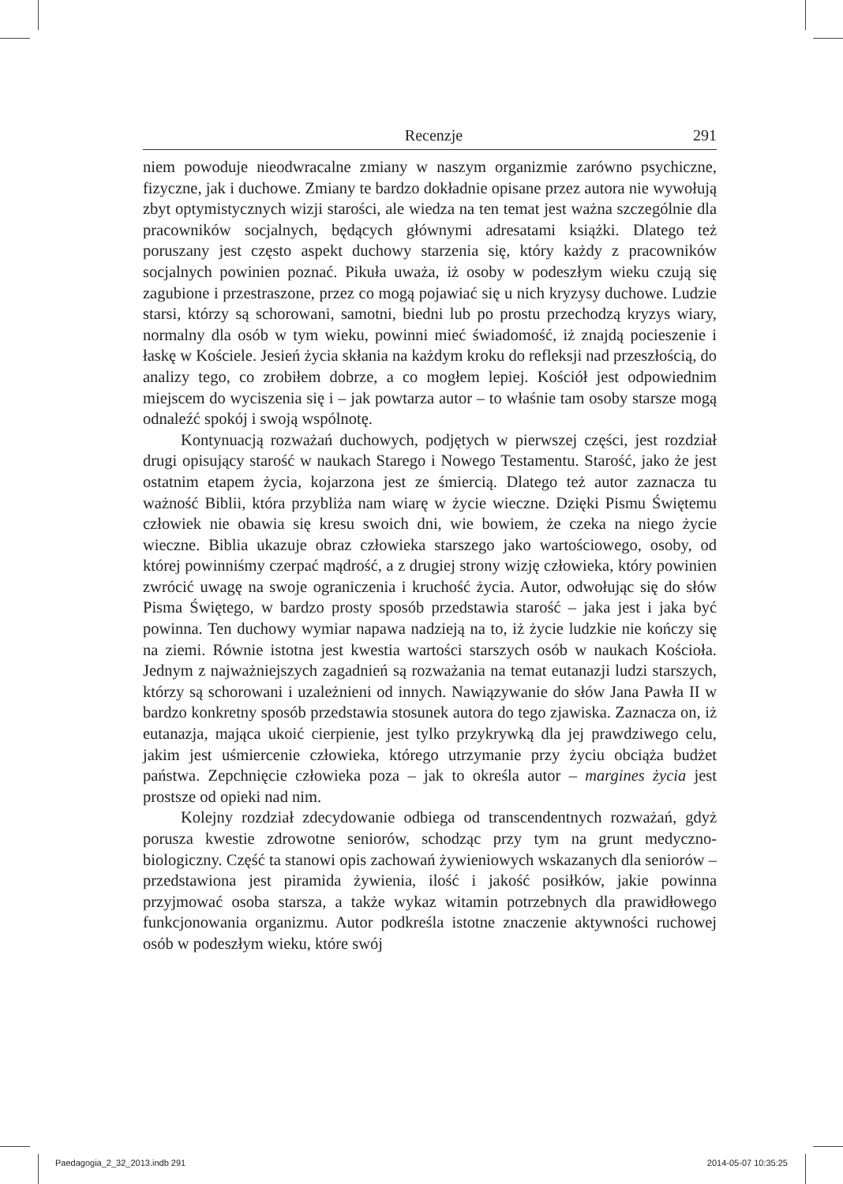Recenzje 291
niem powoduje nieodwracalne zmiany w naszym organizmie zarówno psychiczne, fizyczne, jak i duchowe. Zmiany te bardzo dokładnie opisane przez autora nie wywołują zbyt optymistycznych wizji starości, ale wiedza na ten temat jest ważna szczególnie dla pracowników socjalnych, będących głównymi adresatami książki. Dlatego też poruszany jest często aspekt duchowy starzenia się, który każdy z pracowników socjalnych powinien poznać. Pikuła uważa, iż osoby w podeszłym wieku czują się zagubione i przestraszone, przez co mogą pojawiać się u nich kryzysy duchowe. Ludzie starsi, którzy są schorowani, samotni, biedni lub po prostu przechodzą kryzys wiary, normalny dla osób w tym wieku, powinni mieć świadomość, iż znajdą pocieszenie i łaskę w Kościele. Jesień życia skłania na każdym kroku do refleksji nad przeszłością, do analizy tego, co zrobiłem dobrze, a co mogłem lepiej. Kościół jest odpowiednim miejscem do wyciszenia się i – jak powtarza autor – to właśnie tam osoby starsze mogą odnaleźć spokój i swoją wspólnotę.
Kontynuacją rozważań duchowych, podjętych w pierwszej części, jest rozdział drugi opisujący starość w naukach Starego i Nowego Testamentu. Starość, jako że jest ostatnim etapem życia, kojarzona jest ze śmiercią. Dlatego też autor zaznacza tu ważność Biblii, która przybliża nam wiarę w życie wieczne. Dzięki Pismu Świętemu człowiek nie obawia się kresu swoich dni, wie bowiem, że czeka na niego życie wieczne. Biblia ukazuje obraz człowieka starszego jako wartościowego, osoby, od której powinniśmy czerpać mądrość, a z drugiej strony wizję człowieka, który powinien zwrócić uwagę na swoje ograniczenia i kruchość życia. Autor, odwołując się do słów Pisma Świętego, w bardzo prosty sposób przedstawia starość – jaka jest i jaka być powinna. Ten duchowy wymiar napawa nadzieją na to, iż życie ludzkie nie kończy się na ziemi. Równie istotna jest kwestia wartości starszych osób w naukach Kościoła. Jednym z najważniejszych zagadnień są rozważania na temat eutanazji ludzi starszych, którzy są schorowani i uzależnieni od innych. Nawiązywanie do słów Jana Pawła II w bardzo konkretny sposób przedstawia stosunek autora do tego zjawiska. Zaznacza on, iż eutanazja, mająca ukoić cierpienie, jest tylko przykrywką dla jej prawdziwego celu, jakim jest uśmiercenie człowieka, którego utrzymanie przy życiu obciąża budżet państwa. Zepchnięcie człowieka poza – jak to określa autor – margines życia jest prostsze od opieki nad nim.
Kolejny rozdział zdecydowanie odbiega od transcendentnych rozważań, gdyż porusza kwestie zdrowotne seniorów, schodząc przy tym na grunt medyczno-biologiczny. Część ta stanowi opis zachowań żywieniowych wskazanych dla seniorów – przedstawiona jest piramida żywienia, ilość i jakość posiłków, jakie powinna przyjmować osoba starsza, a także wykaz witamin potrzebnych dla prawidłowego funkcjonowania organizmu. Autor podkreśla istotne znaczenie aktywności ruchowej osób w podeszłym wieku, które swój
Paedagogia_2_32_2013.indb 291 2014-05-07 10:35:25